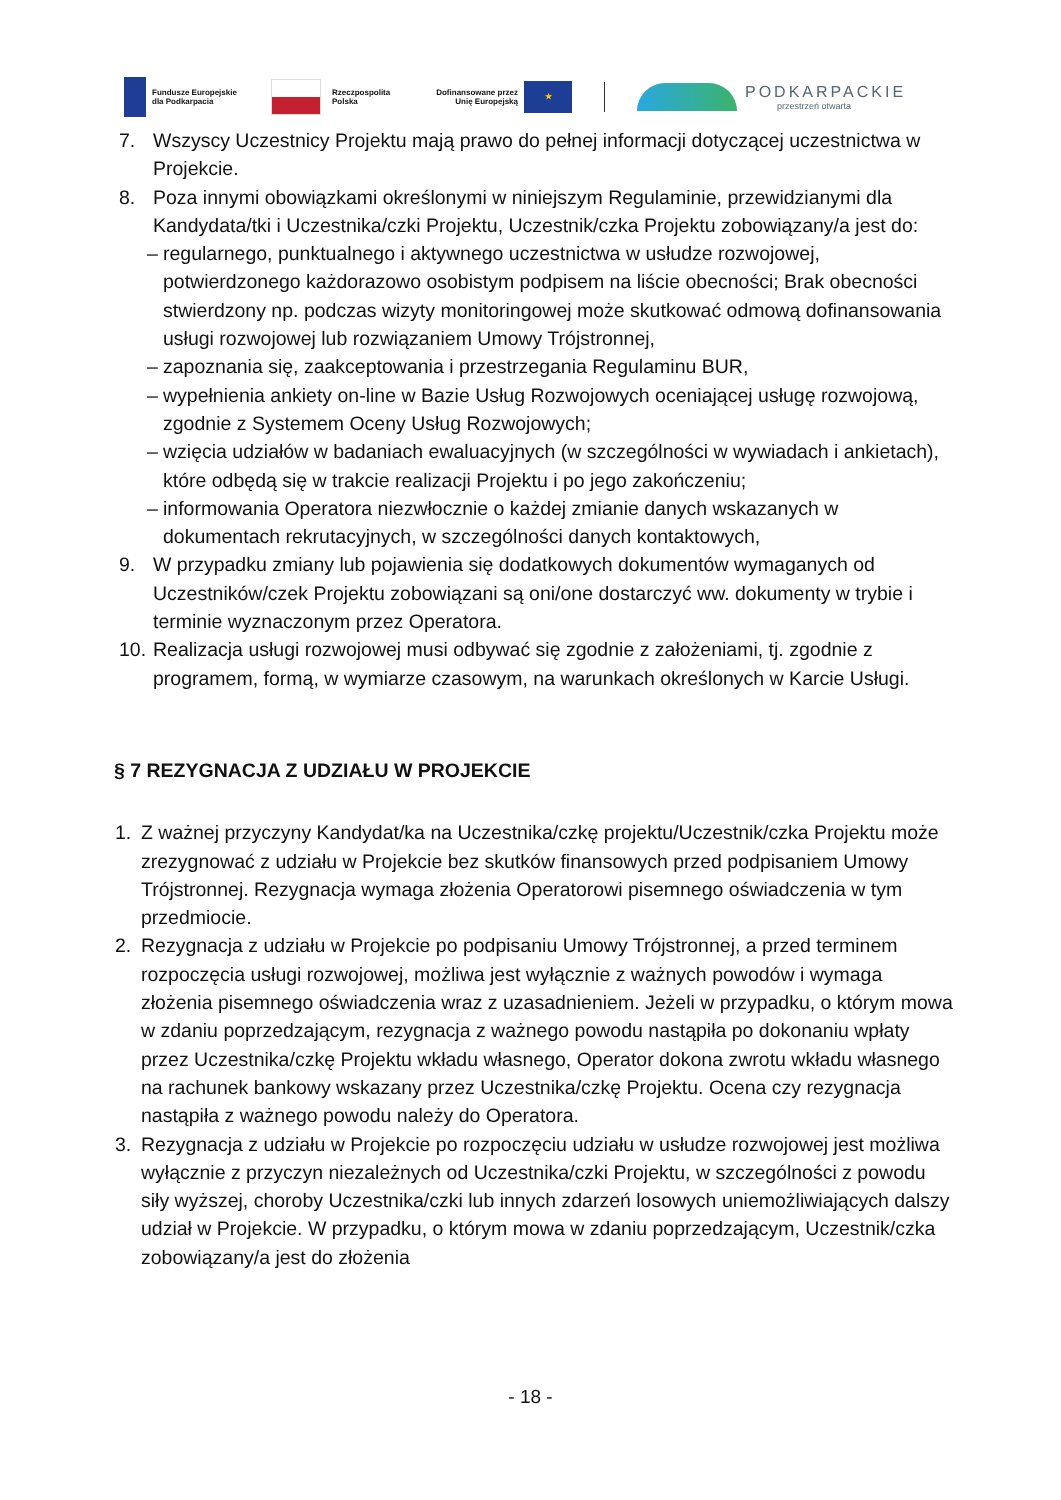Fundusze Europejskie
dla Podkarpacia
Rzeczpospolita
Polska
Dofinansowane przez
Unię Europejską
★
PODKARPACKIE
przestrzeń otwarta
7. Wszyscy Uczestnicy Projektu mają prawo do pełnej informacji dotyczącej uczestnictwa w Projekcie.
8. Poza innymi obowiązkami określonymi w niniejszym Regulaminie, przewidzianymi dla Kandydata/tki i Uczestnika/czki Projektu, Uczestnik/czka Projektu zobowiązany/a jest do:
– regularnego, punktualnego i aktywnego uczestnictwa w usłudze rozwojowej, potwierdzonego każdorazowo osobistym podpisem na liście obecności; Brak obecności stwierdzony np. podczas wizyty monitoringowej może skutkować odmową dofinansowania usługi rozwojowej lub rozwiązaniem Umowy Trójstronnej,
– zapoznania się, zaakceptowania i przestrzegania Regulaminu BUR,
– wypełnienia ankiety on-line w Bazie Usług Rozwojowych oceniającej usługę rozwojową, zgodnie z Systemem Oceny Usług Rozwojowych;
– wzięcia udziałów w badaniach ewaluacyjnych (w szczególności w wywiadach i ankietach), które odbędą się w trakcie realizacji Projektu i po jego zakończeniu;
– informowania Operatora niezwłocznie o każdej zmianie danych wskazanych w dokumentach rekrutacyjnych, w szczególności danych kontaktowych,
9. W przypadku zmiany lub pojawienia się dodatkowych dokumentów wymaganych od Uczestników/czek Projektu zobowiązani są oni/one dostarczyć ww. dokumenty w trybie i terminie wyznaczonym przez Operatora.
10.
Realizacja usługi rozwojowej musi odbywać się zgodnie z założeniami, tj. zgodnie z programem, formą, w wymiarze czasowym, na warunkach określonych w Karcie Usługi.
§ 7 REZYGNACJA Z UDZIAŁU W PROJEKCIE
1. Z ważnej przyczyny Kandydat/ka na Uczestnika/czkę projektu/Uczestnik/czka Projektu może zrezygnować z udziału w Projekcie bez skutków finansowych przed podpisaniem Umowy Trójstronnej. Rezygnacja wymaga złożenia Operatorowi pisemnego oświadczenia w tym przedmiocie.
2. Rezygnacja z udziału w Projekcie po podpisaniu Umowy Trójstronnej, a przed terminem rozpoczęcia usługi rozwojowej, możliwa jest wyłącznie z ważnych powodów i wymaga złożenia pisemnego oświadczenia wraz z uzasadnieniem. Jeżeli w przypadku, o którym mowa w zdaniu poprzedzającym, rezygnacja z ważnego powodu nastąpiła po dokonaniu wpłaty przez Uczestnika/czkę Projektu wkładu własnego, Operator dokona zwrotu wkładu własnego na rachunek bankowy wskazany przez Uczestnika/czkę Projektu. Ocena czy rezygnacja nastąpiła z ważnego powodu należy do Operatora.
3. Rezygnacja z udziału w Projekcie po rozpoczęciu udziału w usłudze rozwojowej jest możliwa wyłącznie z przyczyn niezależnych od Uczestnika/czki Projektu, w szczególności z powodu siły wyższej, choroby Uczestnika/czki lub innych zdarzeń losowych uniemożliwiających dalszy udział w Projekcie. W przypadku, o którym mowa w zdaniu poprzedzającym, Uczestnik/czka zobowiązany/a jest do złożenia
- 18 -